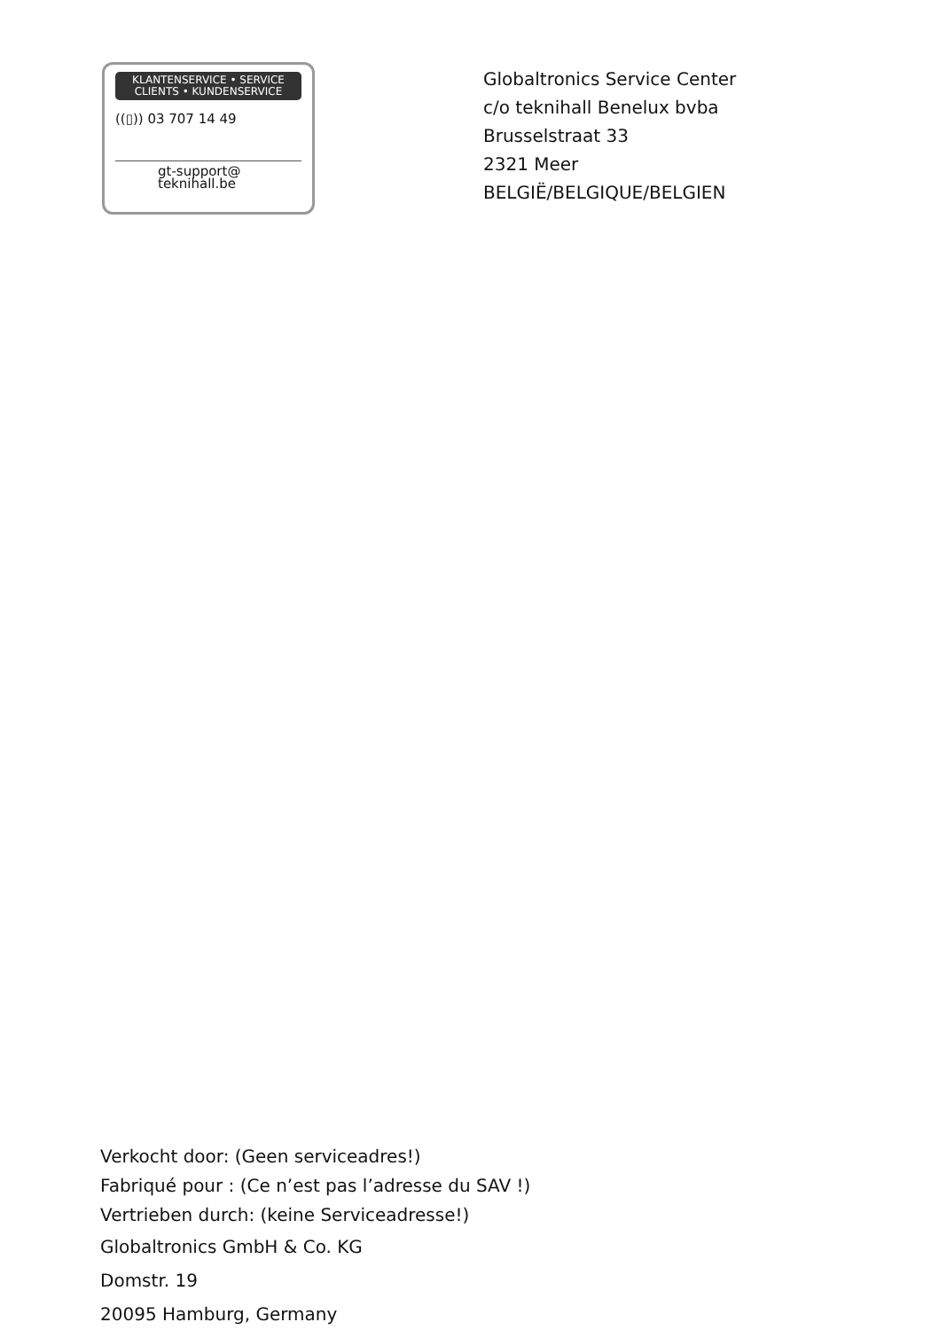KLANTENSERVICE • SERVICE
CLIENTS • KUNDENSERVICE
((▯)) 03 707 14 49
gt-support@
teknihall.be
Globaltronics Service Center
c/o teknihall Benelux bvba
Brusselstraat 33
2321 Meer
BELGIË/BELGIQUE/BELGIEN
Verkocht door: (Geen serviceadres!)
Fabriqué pour : (Ce n’est pas l’adresse du SAV !)
Vertrieben durch: (keine Serviceadresse!)
Globaltronics GmbH & Co. KG
Domstr. 19
20095 Hamburg, Germany